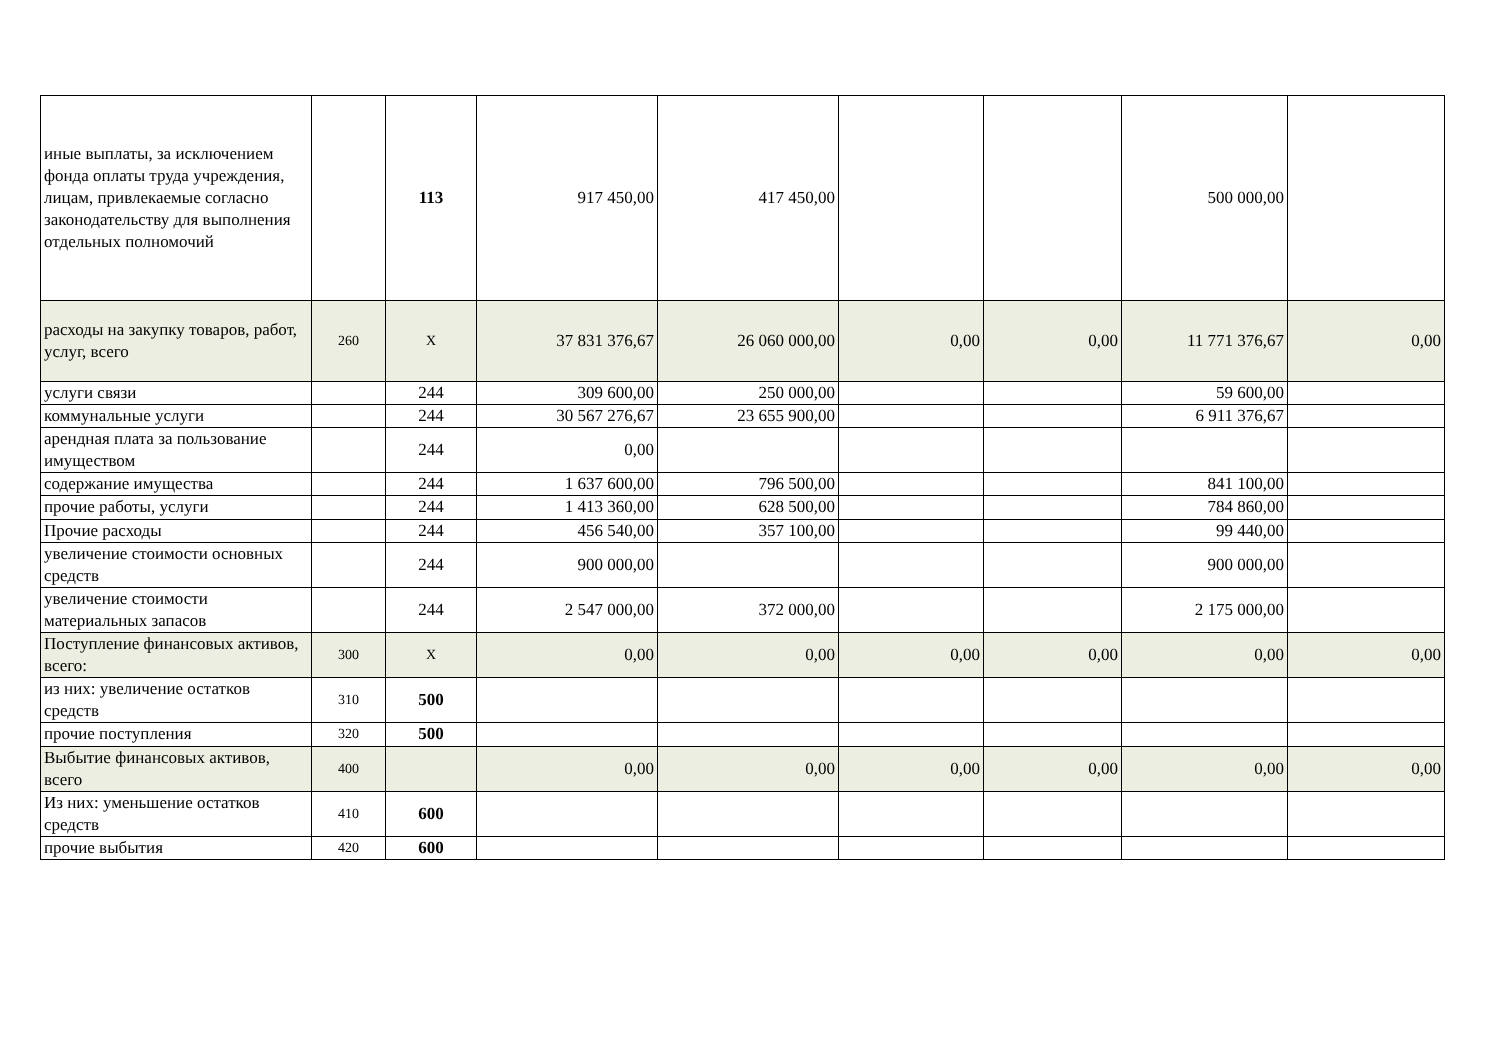| иные выплаты, за исключением фонда оплаты труда учреждения, лицам, привлекаемые согласно законодательству для выполнения отдельных полномочий | | 113 | 917 450,00 | 417 450,00 | | | 500 000,00 | |
| расходы на закупку товаров, работ, услуг, всего | 260 | X | 37 831 376,67 | 26 060 000,00 | 0,00 | 0,00 | 11 771 376,67 | 0,00 |
| услуги связи | | 244 | 309 600,00 | 250 000,00 | | | 59 600,00 | |
| коммунальные услуги | | 244 | 30 567 276,67 | 23 655 900,00 | | | 6 911 376,67 | |
| арендная плата за пользование имуществом | | 244 | 0,00 | | | | | |
| содержание имущества | | 244 | 1 637 600,00 | 796 500,00 | | | 841 100,00 | |
| прочие работы, услуги | | 244 | 1 413 360,00 | 628 500,00 | | | 784 860,00 | |
| Прочие расходы | | 244 | 456 540,00 | 357 100,00 | | | 99 440,00 | |
| увеличение стоимости основных средств | | 244 | 900 000,00 | | | | 900 000,00 | |
| увеличение стоимости материальных запасов | | 244 | 2 547 000,00 | 372 000,00 | | | 2 175 000,00 | |
| Поступление финансовых активов, всего: | 300 | X | 0,00 | 0,00 | 0,00 | 0,00 | 0,00 | 0,00 |
| из них: увеличение остатков средств | 310 | 500 | | | | | | |
| прочие поступления | 320 | 500 | | | | | | |
| Выбытие финансовых активов, всего | 400 | | 0,00 | 0,00 | 0,00 | 0,00 | 0,00 | 0,00 |
| Из них: уменьшение остатков средств | 410 | 600 | | | | | | |
| прочие выбытия | 420 | 600 | | | | | | |